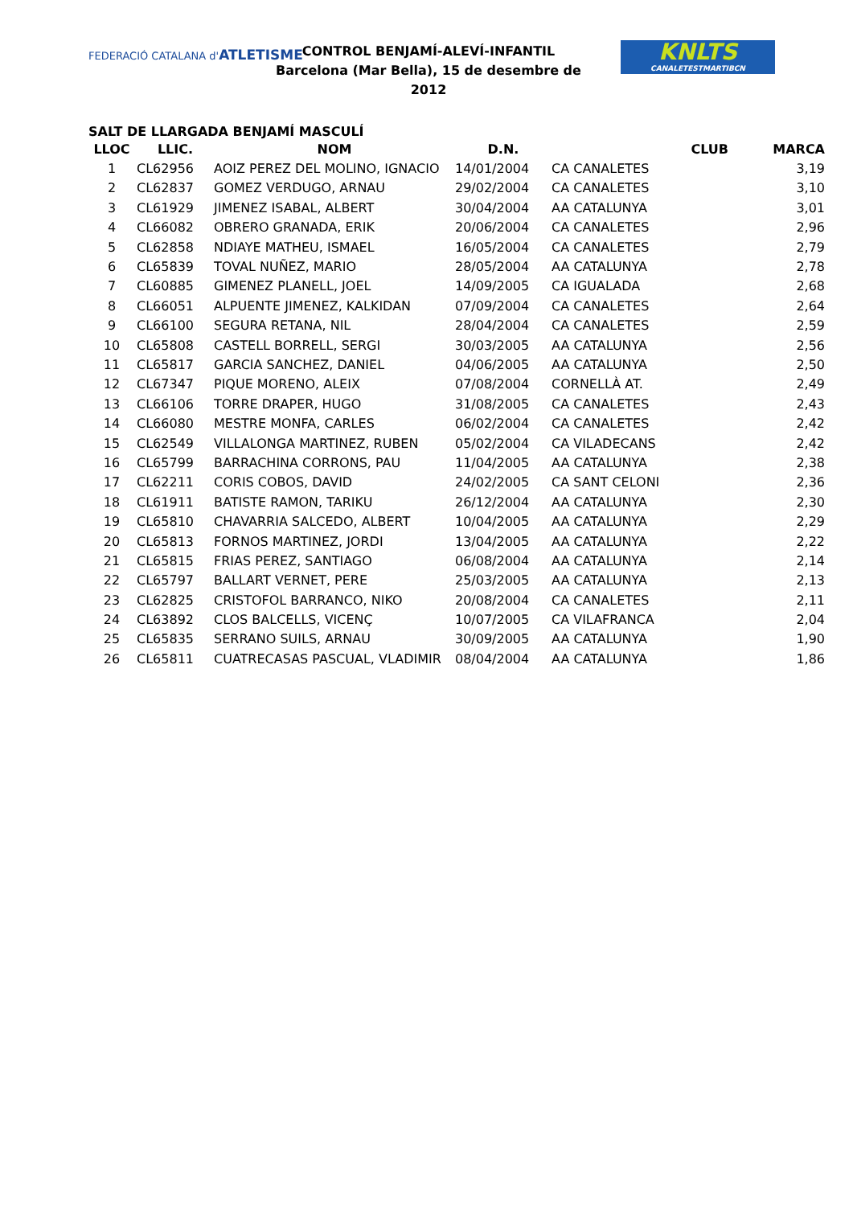FEDERACIÓ CATALANA d'ATLETISME
CONTROL BENJAMÍ-ALEVÍ-INFANTIL
Barcelona (Mar Bella), 15 de desembre de 2012
KNLTS
CANALETESTMARTIBCN
SALT DE LLARGADA BENJAMÍ MASCULÍ
| LLOC | LLIC. | NOM | D.N. | CLUB | MARCA |
| --- | --- | --- | --- | --- | --- |
| 1 | CL62956 | AOIZ PEREZ DEL MOLINO, IGNACIO | 14/01/2004 | CA CANALETES | 3,19 |
| 2 | CL62837 | GOMEZ VERDUGO, ARNAU | 29/02/2004 | CA CANALETES | 3,10 |
| 3 | CL61929 | JIMENEZ ISABAL, ALBERT | 30/04/2004 | AA CATALUNYA | 3,01 |
| 4 | CL66082 | OBRERO GRANADA, ERIK | 20/06/2004 | CA CANALETES | 2,96 |
| 5 | CL62858 | NDIAYE MATHEU, ISMAEL | 16/05/2004 | CA CANALETES | 2,79 |
| 6 | CL65839 | TOVAL NUÑEZ, MARIO | 28/05/2004 | AA CATALUNYA | 2,78 |
| 7 | CL60885 | GIMENEZ PLANELL, JOEL | 14/09/2005 | CA IGUALADA | 2,68 |
| 8 | CL66051 | ALPUENTE JIMENEZ, KALKIDAN | 07/09/2004 | CA CANALETES | 2,64 |
| 9 | CL66100 | SEGURA RETANA, NIL | 28/04/2004 | CA CANALETES | 2,59 |
| 10 | CL65808 | CASTELL BORRELL, SERGI | 30/03/2005 | AA CATALUNYA | 2,56 |
| 11 | CL65817 | GARCIA SANCHEZ, DANIEL | 04/06/2005 | AA CATALUNYA | 2,50 |
| 12 | CL67347 | PIQUE MORENO, ALEIX | 07/08/2004 | CORNELLÀ AT. | 2,49 |
| 13 | CL66106 | TORRE DRAPER, HUGO | 31/08/2005 | CA CANALETES | 2,43 |
| 14 | CL66080 | MESTRE MONFA, CARLES | 06/02/2004 | CA CANALETES | 2,42 |
| 15 | CL62549 | VILLALONGA MARTINEZ, RUBEN | 05/02/2004 | CA VILADECANS | 2,42 |
| 16 | CL65799 | BARRACHINA CORRONS, PAU | 11/04/2005 | AA CATALUNYA | 2,38 |
| 17 | CL62211 | CORIS COBOS, DAVID | 24/02/2005 | CA SANT CELONI | 2,36 |
| 18 | CL61911 | BATISTE RAMON, TARIKU | 26/12/2004 | AA CATALUNYA | 2,30 |
| 19 | CL65810 | CHAVARRIA SALCEDO, ALBERT | 10/04/2005 | AA CATALUNYA | 2,29 |
| 20 | CL65813 | FORNOS MARTINEZ, JORDI | 13/04/2005 | AA CATALUNYA | 2,22 |
| 21 | CL65815 | FRIAS PEREZ, SANTIAGO | 06/08/2004 | AA CATALUNYA | 2,14 |
| 22 | CL65797 | BALLART VERNET, PERE | 25/03/2005 | AA CATALUNYA | 2,13 |
| 23 | CL62825 | CRISTOFOL BARRANCO, NIKO | 20/08/2004 | CA CANALETES | 2,11 |
| 24 | CL63892 | CLOS BALCELLS, VICENÇ | 10/07/2005 | CA VILAFRANCA | 2,04 |
| 25 | CL65835 | SERRANO SUILS, ARNAU | 30/09/2005 | AA CATALUNYA | 1,90 |
| 26 | CL65811 | CUATRECASAS PASCUAL, VLADIMIR | 08/04/2004 | AA CATALUNYA | 1,86 |